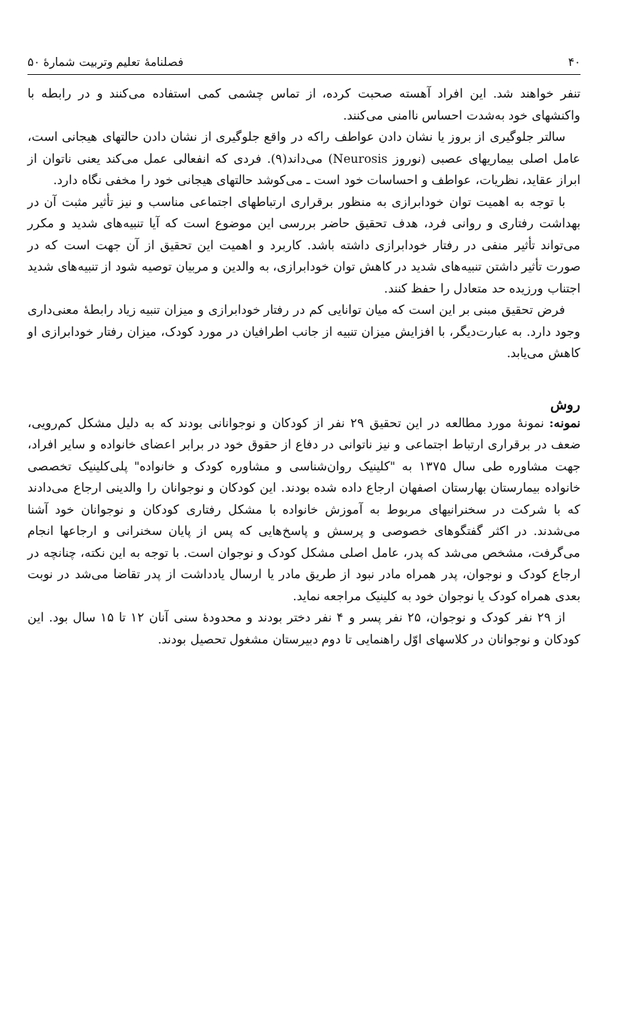۴۰ فصلنامهٔ تعلیم وتربیت شمارهٔ ۵۰
تنفر خواهند شد. این افراد آهسته صحبت کرده، از تماس چشمی کمی استفاده می‌کنند و در رابطه با واکنشهای خود به‌شدت احساس ناامنی می‌کنند.
سالتر جلوگیری از بروز یا نشان دادن عواطف راکه در واقع جلوگیری از نشان دادن حالتهای هیجانی است، عامل اصلی بیماریهای عصبی (نوروز Neurosis) می‌داند(۹). فردی که انفعالی عمل می‌کند یعنی ناتوان از ابراز عقاید، نظریات، عواطف و احساسات خود است ـ می‌کوشد حالتهای هیجانی خود را مخفی نگاه دارد.
با توجه به اهمیت توان خودابرازی به منظور برقراری ارتباطهای اجتماعی مناسب و نیز تأثیر مثبت آن در بهداشت رفتاری و روانی فرد، هدف تحقیق حاضر بررسی این موضوع است که آیا تنبیه‌های شدید و مکرر می‌تواند تأثیر منفی در رفتار خودابرازی داشته باشد. کاربرد و اهمیت این تحقیق از آن جهت است که در صورت تأثیر داشتن تنبیه‌های شدید در کاهش توان خودابرازی، به والدین و مربیان توصیه شود از تنبیه‌های شدید اجتناب ورزیده حد متعادل را حفظ کنند.
فرض تحقیق مبنی بر این است که میان توانایی کم در رفتار خودابرازی و میزان تنبیه زیاد رابطهٔ معنی‌داری وجود دارد. به عبارت‌دیگر، با افزایش میزان تنبیه از جانب اطرافیان در مورد کودک، میزان رفتار خودابرازی او کاهش می‌یابد.
روش
نمونه: نمونهٔ مورد مطالعه در این تحقیق ۲۹ نفر از کودکان و نوجوانانی بودند که به دلیل مشکل کم‌رویی، ضعف در برقراری ارتباط اجتماعی و نیز ناتوانی در دفاع از حقوق خود در برابر اعضای خانواده و سایر افراد، جهت مشاوره طی سال ۱۳۷۵ به "کلینیک روان‌شناسی و مشاوره کودک و خانواده" پلی‌کلینیک تخصصی خانواده بیمارستان بهارستان اصفهان ارجاع داده شده بودند. این کودکان و نوجوانان را والدینی ارجاع می‌دادند که با شرکت در سخنرانیهای مربوط به آموزش خانواده با مشکل رفتاری کودکان و نوجوانان خود آشنا می‌شدند. در اکثر گفتگوهای خصوصی و پرسش و پاسخ‌هایی که پس از پایان سخنرانی و ارجاعها انجام می‌گرفت، مشخص می‌شد که پدر، عامل اصلی مشکل کودک و نوجوان است. با توجه به این نکته، چنانچه در ارجاع کودک و نوجوان، پدر همراه مادر نبود از طریق مادر یا ارسال یادداشت از پدر تقاضا می‌شد در نوبت بعدی همراه کودک یا نوجوان خود به کلینیک مراجعه نماید.
از ۲۹ نفر کودک و نوجوان، ۲۵ نفر پسر و ۴ نفر دختر بودند و محدودهٔ سنی آنان ۱۲ تا ۱۵ سال بود. این کودکان و نوجوانان در کلاسهای اوّل راهنمایی تا دوم دبیرستان مشغول تحصیل بودند.